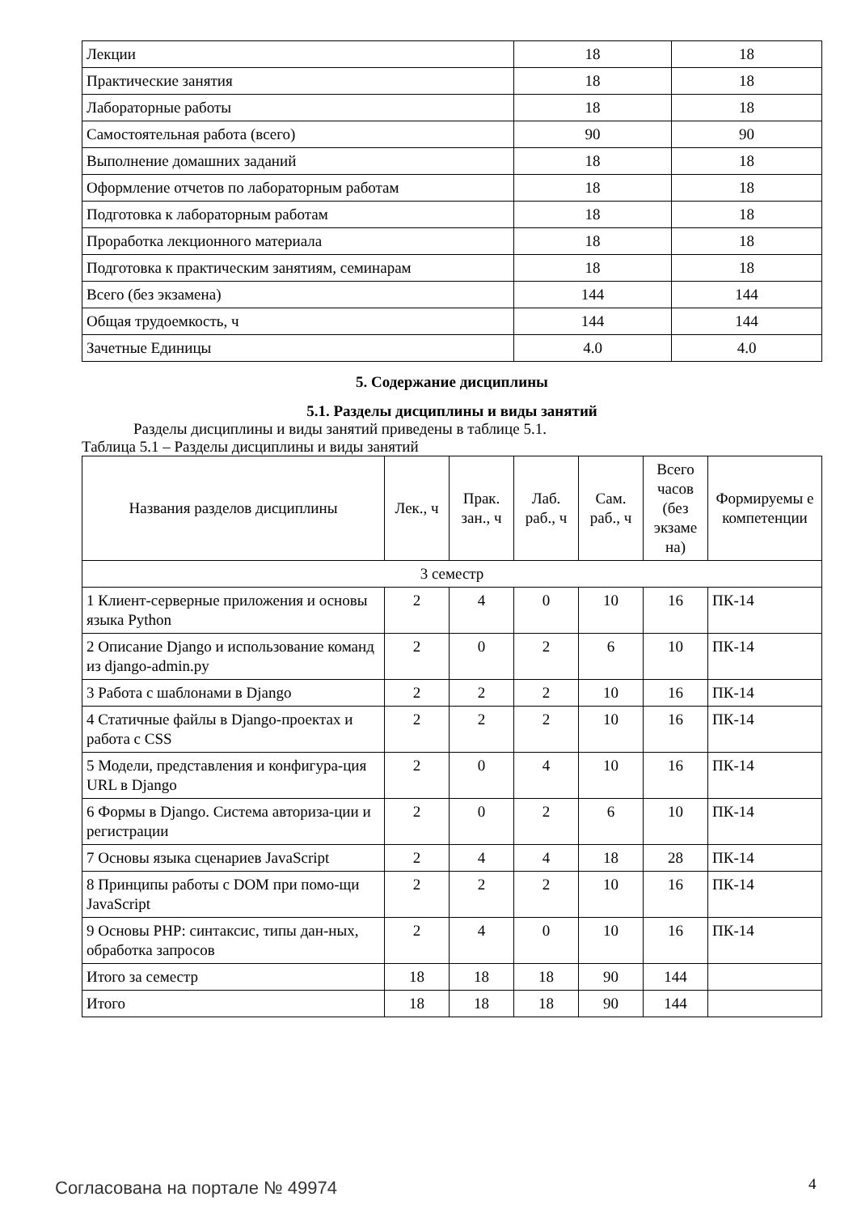| Лекции | 18 | 18 |
| Практические занятия | 18 | 18 |
| Лабораторные работы | 18 | 18 |
| Самостоятельная работа (всего) | 90 | 90 |
| Выполнение домашних заданий | 18 | 18 |
| Оформление отчетов по лабораторным работам | 18 | 18 |
| Подготовка к лабораторным работам | 18 | 18 |
| Проработка лекционного материала | 18 | 18 |
| Подготовка к практическим занятиям, семинарам | 18 | 18 |
| Всего (без экзамена) | 144 | 144 |
| Общая трудоемкость, ч | 144 | 144 |
| Зачетные Единицы | 4.0 | 4.0 |
5. Содержание дисциплины
5.1. Разделы дисциплины и виды занятий
Разделы дисциплины и виды занятий приведены в таблице 5.1.
Таблица 5.1 – Разделы дисциплины и виды занятий
| Названия разделов дисциплины | Лек., ч | Прак. зан., ч | Лаб. раб., ч | Сам. раб., ч | Всего часов (без экзаме на) | Формируемы е компетенции |
| --- | --- | --- | --- | --- | --- | --- |
| 3 семестр | | | | | | |
| 1 Клиент-серверные приложения и основы языка Python | 2 | 4 | 0 | 10 | 16 | ПК-14 |
| 2 Описание Django и использование команд из django-admin.py | 2 | 0 | 2 | 6 | 10 | ПК-14 |
| 3 Работа с шаблонами в Django | 2 | 2 | 2 | 10 | 16 | ПК-14 |
| 4 Статичные файлы в Django-проектах и работа с CSS | 2 | 2 | 2 | 10 | 16 | ПК-14 |
| 5 Модели, представления и конфигура-ция URL в Django | 2 | 0 | 4 | 10 | 16 | ПК-14 |
| 6 Формы в Django. Система авториза-ции и регистрации | 2 | 0 | 2 | 6 | 10 | ПК-14 |
| 7 Основы языка сценариев JavaScript | 2 | 4 | 4 | 18 | 28 | ПК-14 |
| 8 Принципы работы с DOM при помо-щи JavaScript | 2 | 2 | 2 | 10 | 16 | ПК-14 |
| 9 Основы PHP: синтаксис, типы дан-ных, обработка запросов | 2 | 4 | 0 | 10 | 16 | ПК-14 |
| Итого за семестр | 18 | 18 | 18 | 90 | 144 | |
| Итого | 18 | 18 | 18 | 90 | 144 | |
Согласована на портале № 49974 4